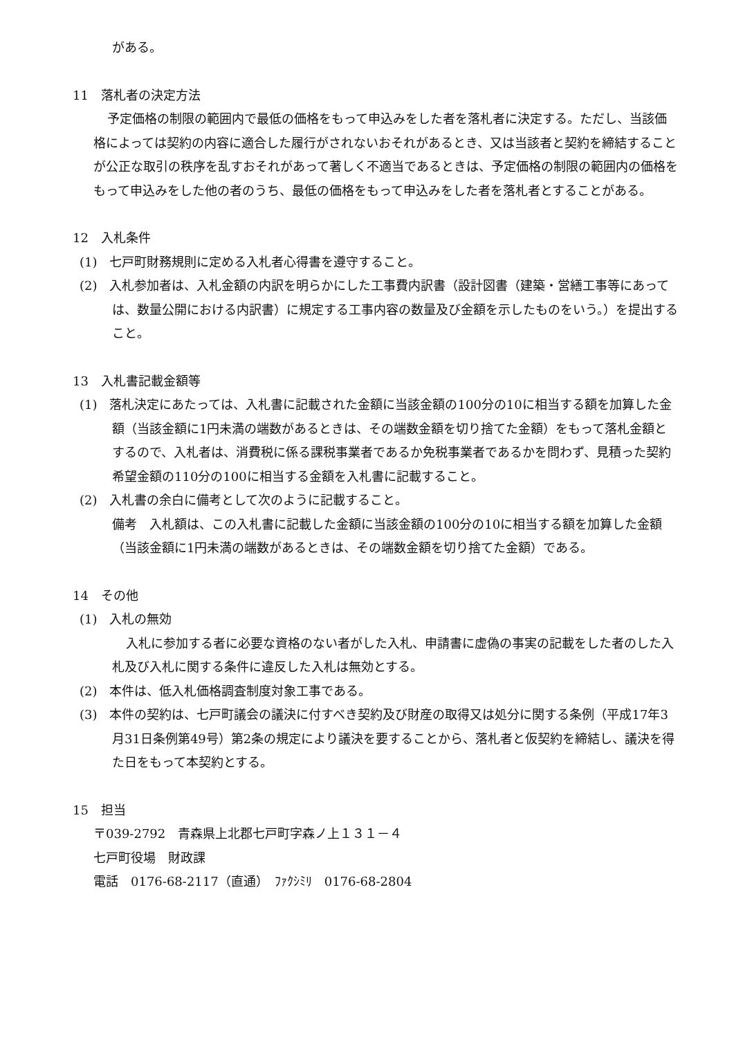がある。
11　落札者の決定方法
予定価格の制限の範囲内で最低の価格をもって申込みをした者を落札者に決定する。ただし、当該価格によっては契約の内容に適合した履行がされないおそれがあるとき、又は当該者と契約を締結することが公正な取引の秩序を乱すおそれがあって著しく不適当であるときは、予定価格の制限の範囲内の価格をもって申込みをした他の者のうち、最低の価格をもって申込みをした者を落札者とすることがある。
12　入札条件
(1)　七戸町財務規則に定める入札者心得書を遵守すること。
(2)　入札参加者は、入札金額の内訳を明らかにした工事費内訳書（設計図書（建築・営繕工事等にあっては、数量公開における内訳書）に規定する工事内容の数量及び金額を示したものをいう。）を提出すること。
13　入札書記載金額等
(1)　落札決定にあたっては、入札書に記載された金額に当該金額の100分の10に相当する額を加算した金額（当該金額に1円未満の端数があるときは、その端数金額を切り捨てた金額）をもって落札金額とするので、入札者は、消費税に係る課税事業者であるか免税事業者であるかを問わず、見積った契約希望金額の110分の100に相当する金額を入札書に記載すること。
(2)　入札書の余白に備考として次のように記載すること。
備考　入札額は、この入札書に記載した金額に当該金額の100分の10に相当する額を加算した金額（当該金額に1円未満の端数があるときは、その端数金額を切り捨てた金額）である。
14　その他
(1)　入札の無効
入札に参加する者に必要な資格のない者がした入札、申請書に虚偽の事実の記載をした者のした入札及び入札に関する条件に違反した入札は無効とする。
(2)　本件は、低入札価格調査制度対象工事である。
(3)　本件の契約は、七戸町議会の議決に付すべき契約及び財産の取得又は処分に関する条例（平成17年3月31日条例第49号）第2条の規定により議決を要することから、落札者と仮契約を締結し、議決を得た日をもって本契約とする。
15　担当
〒039-2792　青森県上北郡七戸町字森ノ上１３１－４
七戸町役場　財政課
電話　0176-68-2117（直通）　ﾌｧｸｼﾐﾘ　0176-68-2804